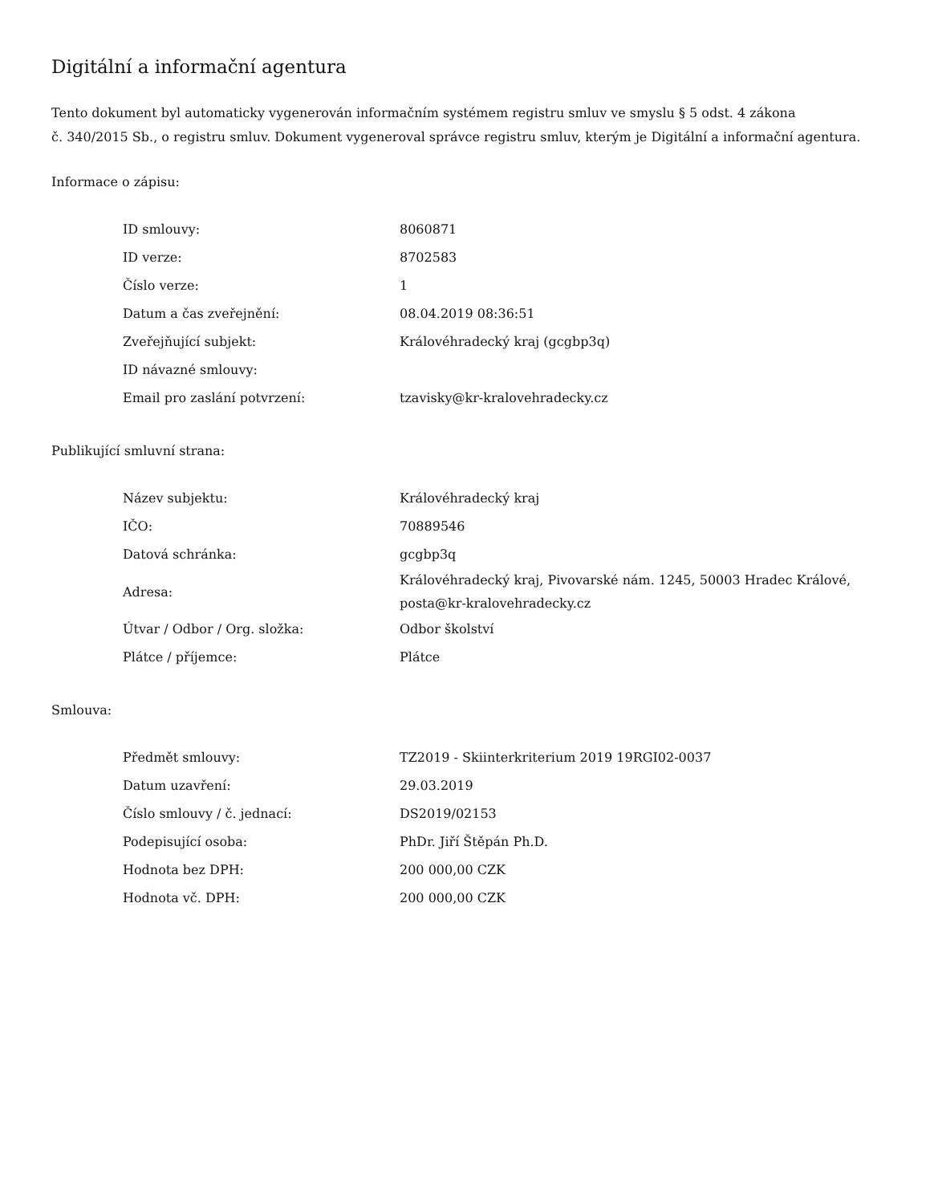Digitální a informační agentura
Tento dokument byl automaticky vygenerován informačním systémem registru smluv ve smyslu § 5 odst. 4 zákona
č. 340/2015 Sb., o registru smluv. Dokument vygeneroval správce registru smluv, kterým je Digitální a informační agentura.
Informace o zápisu:
| ID smlouvy: | 8060871 |
| ID verze: | 8702583 |
| Číslo verze: | 1 |
| Datum a čas zveřejnění: | 08.04.2019 08:36:51 |
| Zveřejňující subjekt: | Královéhradecký kraj (gcgbp3q) |
| ID návazné smlouvy: | |
| Email pro zaslání potvrzení: | tzavisky@kr-kralovehradecky.cz |
Publikující smluvní strana:
| Název subjektu: | Královéhradecký kraj |
| IČO: | 70889546 |
| Datová schránka: | gcgbp3q |
| Adresa: | Královéhradecký kraj, Pivovarské nám. 1245, 50003 Hradec Králové, posta@kr-kralovehradecky.cz |
| Útvar / Odbor / Org. složka: | Odbor školství |
| Plátce / příjemce: | Plátce |
Smlouva:
| Předmět smlouvy: | TZ2019 - Skiinterkriterium 2019 19RGI02-0037 |
| Datum uzavření: | 29.03.2019 |
| Číslo smlouvy / č. jednací: | DS2019/02153 |
| Podepisující osoba: | PhDr. Jiří Štěpán Ph.D. |
| Hodnota bez DPH: | 200 000,00 CZK |
| Hodnota vč. DPH: | 200 000,00 CZK |